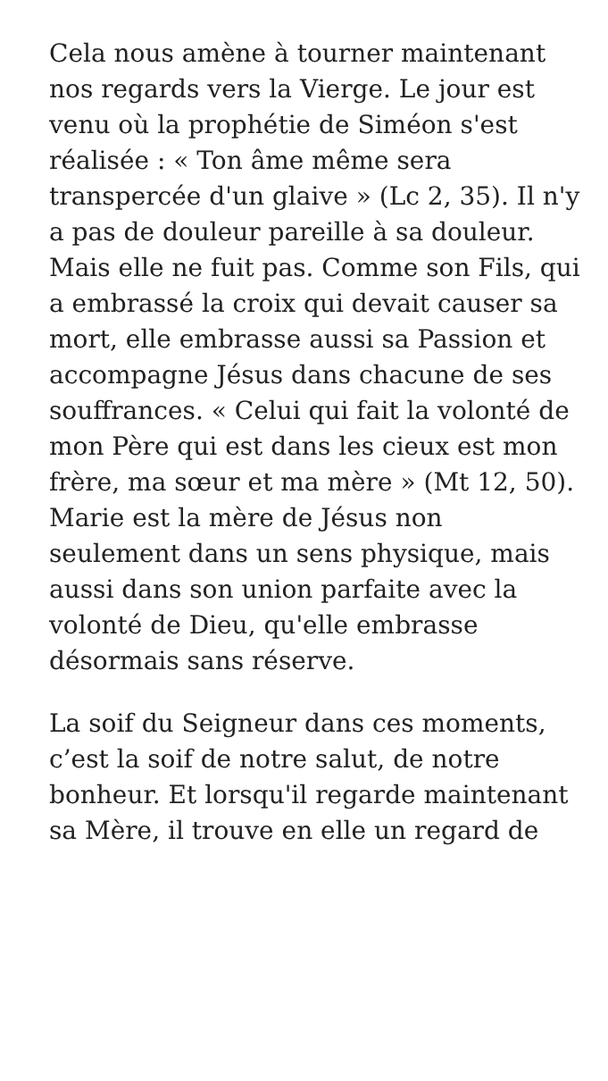Cela nous amène à tourner maintenant nos regards vers la Vierge. Le jour est venu où la prophétie de Siméon s'est réalisée : « Ton âme même sera transpercée d'un glaive » (Lc 2, 35). Il n'y a pas de douleur pareille à sa douleur. Mais elle ne fuit pas. Comme son Fils, qui a embrassé la croix qui devait causer sa mort, elle embrasse aussi sa Passion et accompagne Jésus dans chacune de ses souffrances. « Celui qui fait la volonté de mon Père qui est dans les cieux est mon frère, ma sœur et ma mère » (Mt 12, 50). Marie est la mère de Jésus non seulement dans un sens physique, mais aussi dans son union parfaite avec la volonté de Dieu, qu'elle embrasse désormais sans réserve.
La soif du Seigneur dans ces moments, c’est la soif de notre salut, de notre bonheur. Et lorsqu'il regarde maintenant sa Mère, il trouve en elle un regard de